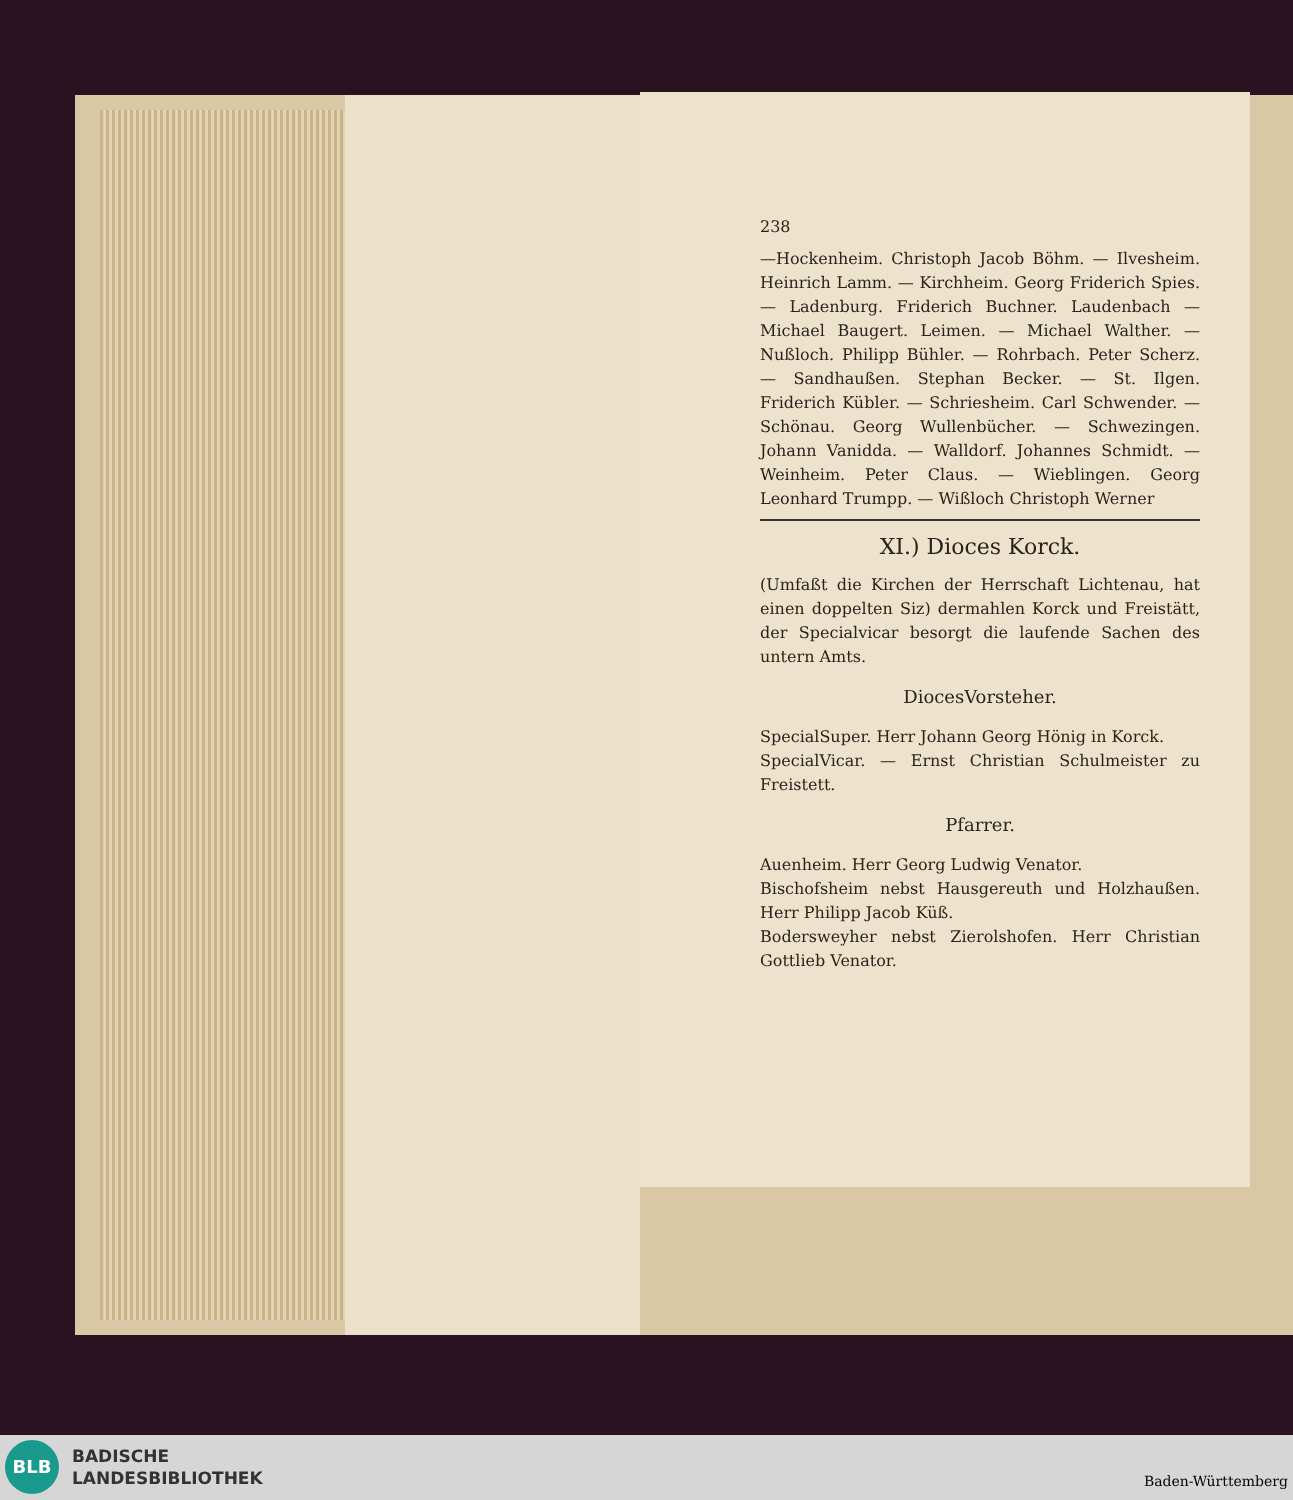238
—Hockenheim. Christoph Jacob Böhm. — Ilvesheim. Heinrich Lamm. — Kirchheim. Georg Friderich Spies. — Ladenburg. Friderich Buchner. Laudenbach — Michael Baugert. Leimen. — Michael Walther. — Nußloch. Philipp Bühler. — Rohrbach. Peter Scherz. — Sandhaußen. Stephan Becker. — St. Ilgen. Friderich Kübler. — Schriesheim. Carl Schwender. — Schönau. Georg Wullenbücher. — Schwezingen. Johann Vanidda. — Walldorf. Johannes Schmidt. — Weinheim. Peter Claus. — Wieblingen. Georg Leonhard Trumpp. — Wißloch Christoph Werner
XI.) Dioces Korck.
(Umfaßt die Kirchen der Herrschaft Lichtenau, hat einen doppelten Siz) dermahlen Korck und Freistätt, der Specialvicar besorgt die laufende Sachen des untern Amts.
DiocesVorsteher.
SpecialSuper. Herr Johann Georg Hönig in Korck.
SpecialVicar. — Ernst Christian Schulmeister zu Freistett.
Pfarrer.
Auenheim. Herr Georg Ludwig Venator.
Bischofsheim nebst Hausgereuth und Holzhaußen. Herr Philipp Jacob Küß.
Bodersweyher nebst Zierolshofen. Herr Christian Gottlieb Venator.
BLB
BADISCHE
LANDESBIBLIOTHEK
Baden-Württemberg